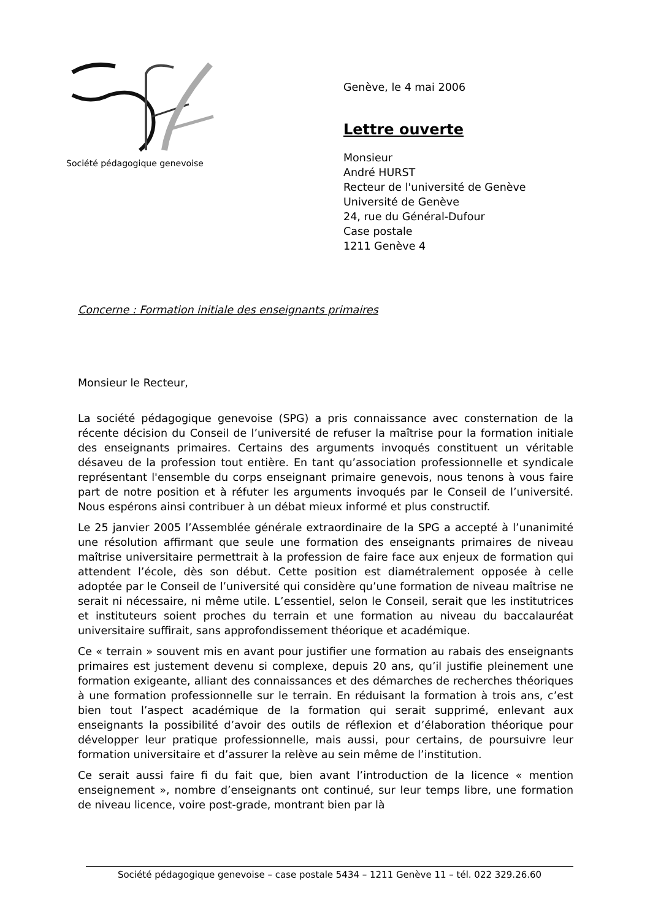Société pédagogique genevoise
Genève, le 4 mai 2006
Lettre ouverte
Monsieur
André HURST
Recteur de l'université de Genève
Université de Genève
24, rue du Général-Dufour
Case postale
1211 Genève 4
Concerne : Formation initiale des enseignants primaires
Monsieur le Recteur,
La société pédagogique genevoise (SPG) a pris connaissance avec consternation de la récente décision du Conseil de l’université de refuser la maîtrise pour la formation initiale des enseignants primaires. Certains des arguments invoqués constituent un véritable désaveu de la profession tout entière. En tant qu’association professionnelle et syndicale représentant l'ensemble du corps enseignant primaire genevois, nous tenons à vous faire part de notre position et à réfuter les arguments invoqués par le Conseil de l’université. Nous espérons ainsi contribuer à un débat mieux informé et plus constructif.
Le 25 janvier 2005 l’Assemblée générale extraordinaire de la SPG a accepté à l’unanimité une résolution affirmant que seule une formation des enseignants primaires de niveau maîtrise universitaire permettrait à la profession de faire face aux enjeux de formation qui attendent l’école, dès son début. Cette position est diamétralement opposée à celle adoptée par le Conseil de l’université qui considère qu’une formation de niveau maîtrise ne serait ni nécessaire, ni même utile. L’essentiel, selon le Conseil, serait que les institutrices et instituteurs soient proches du terrain et une formation au niveau du baccalauréat universitaire suffirait, sans approfondissement théorique et académique.
Ce « terrain » souvent mis en avant pour justifier une formation au rabais des enseignants primaires est justement devenu si complexe, depuis 20 ans, qu’il justifie pleinement une formation exigeante, alliant des connaissances et des démarches de recherches théoriques à une formation professionnelle sur le terrain. En réduisant la formation à trois ans, c’est bien tout l’aspect académique de la formation qui serait supprimé, enlevant aux enseignants la possibilité d’avoir des outils de réflexion et d’élaboration théorique pour développer leur pratique professionnelle, mais aussi, pour certains, de poursuivre leur formation universitaire et d’assurer la relève au sein même de l’institution.
Ce serait aussi faire fi du fait que, bien avant l’introduction de la licence « mention enseignement », nombre d’enseignants ont continué, sur leur temps libre, une formation de niveau licence, voire post-grade, montrant bien par là
Société pédagogique genevoise – case postale 5434 – 1211 Genève 11 – tél. 022 329.26.60